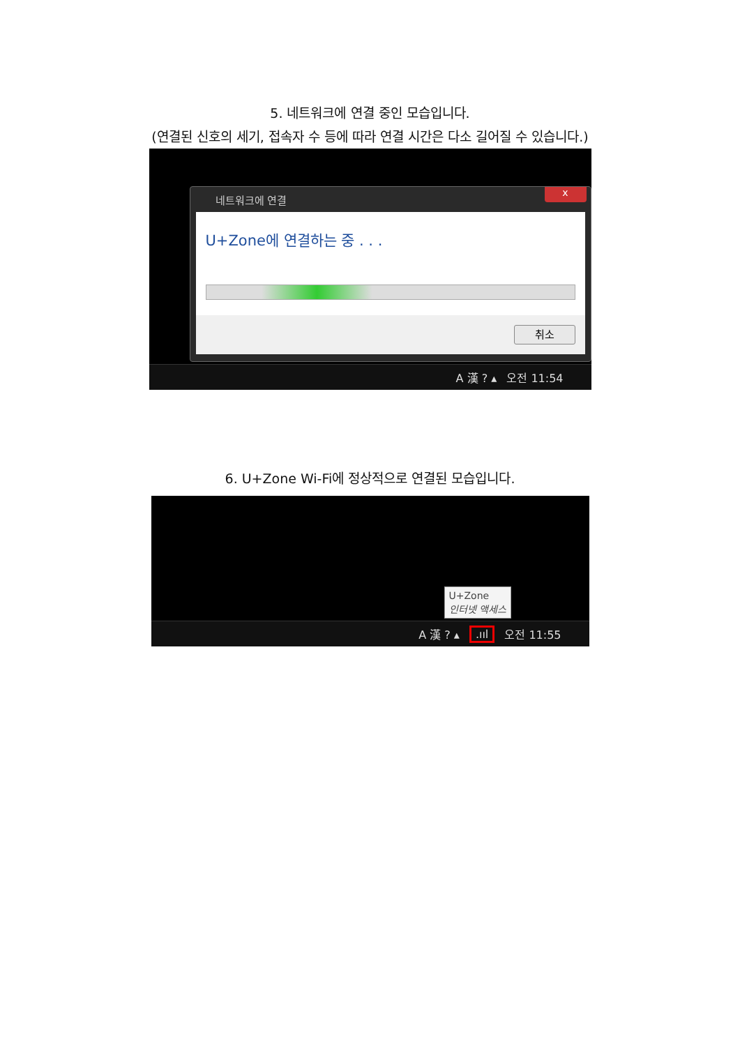5. 네트워크에 연결 중인 모습입니다.
(연결된 신호의 세기, 접속자 수 등에 따라 연결 시간은 다소 길어질 수 있습니다.)
네트워크에 연결
x
U+Zone에 연결하는 중 . . .
취소
A 漢 ? ▴ 오전 11:54
6. U+Zone Wi-Fi에 정상적으로 연결된 모습입니다.
U+Zone
인터넷 액세스
A 漢 ? ▴.ııl 오전 11:55